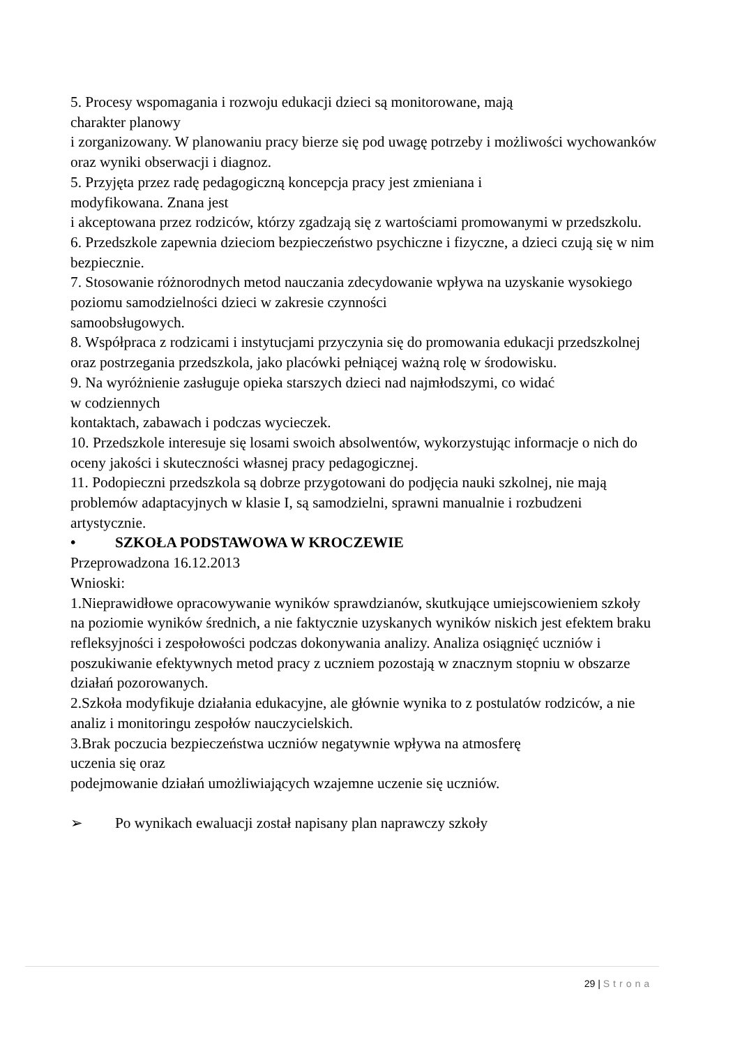5. Procesy wspomagania i rozwoju edukacji dzieci są monitorowane, mają
charakter planowy
i zorganizowany. W planowaniu pracy bierze się pod uwagę potrzeby i możliwości wychowanków oraz wyniki obserwacji i diagnoz.
5. Przyjęta przez radę pedagogiczną koncepcja pracy jest zmieniana i
modyfikowana. Znana jest
i akceptowana przez rodziców, którzy zgadzają się z wartościami promowanymi w przedszkolu.
6. Przedszkole zapewnia dzieciom bezpieczeństwo psychiczne i fizyczne, a dzieci czują się w nim bezpiecznie.
7. Stosowanie różnorodnych metod nauczania zdecydowanie wpływa na uzyskanie wysokiego poziomu samodzielności dzieci w zakresie czynności
samoobsługowych.
8. Współpraca z rodzicami i instytucjami przyczynia się do promowania edukacji przedszkolnej oraz postrzegania przedszkola, jako placówki pełniącej ważną rolę w środowisku.
9. Na wyróżnienie zasługuje opieka starszych dzieci nad najmłodszymi, co widać
w codziennych
kontaktach, zabawach i podczas wycieczek.
10. Przedszkole interesuje się losami swoich absolwentów, wykorzystując informacje o nich do oceny jakości i skuteczności własnej pracy pedagogicznej.
11. Podopieczni przedszkola są dobrze przygotowani do podjęcia nauki szkolnej, nie mają problemów adaptacyjnych w klasie I, są samodzielni, sprawni manualnie i rozbudzeni artystycznie.
• SZKOŁA PODSTAWOWA W KROCZEWIE
Przeprowadzona 16.12.2013
Wnioski:
1.Nieprawidłowe opracowywanie wyników sprawdzianów, skutkujące umiejscowieniem szkoły na poziomie wyników średnich, a nie faktycznie uzyskanych wyników niskich jest efektem braku refleksyjności i zespołowości podczas dokonywania analizy. Analiza osiągnięć uczniów i poszukiwanie efektywnych metod pracy z uczniem pozostają w znacznym stopniu w obszarze działań pozorowanych.
2.Szkoła modyfikuje działania edukacyjne, ale głównie wynika to z postulatów rodziców, a nie analiz i monitoringu zespołów nauczycielskich.
3.Brak poczucia bezpieczeństwa uczniów negatywnie wpływa na atmosferę
uczenia się oraz
podejmowanie działań umożliwiających wzajemne uczenie się uczniów.
➢ Po wynikach ewaluacji został napisany plan naprawczy szkoły
29 | Strona